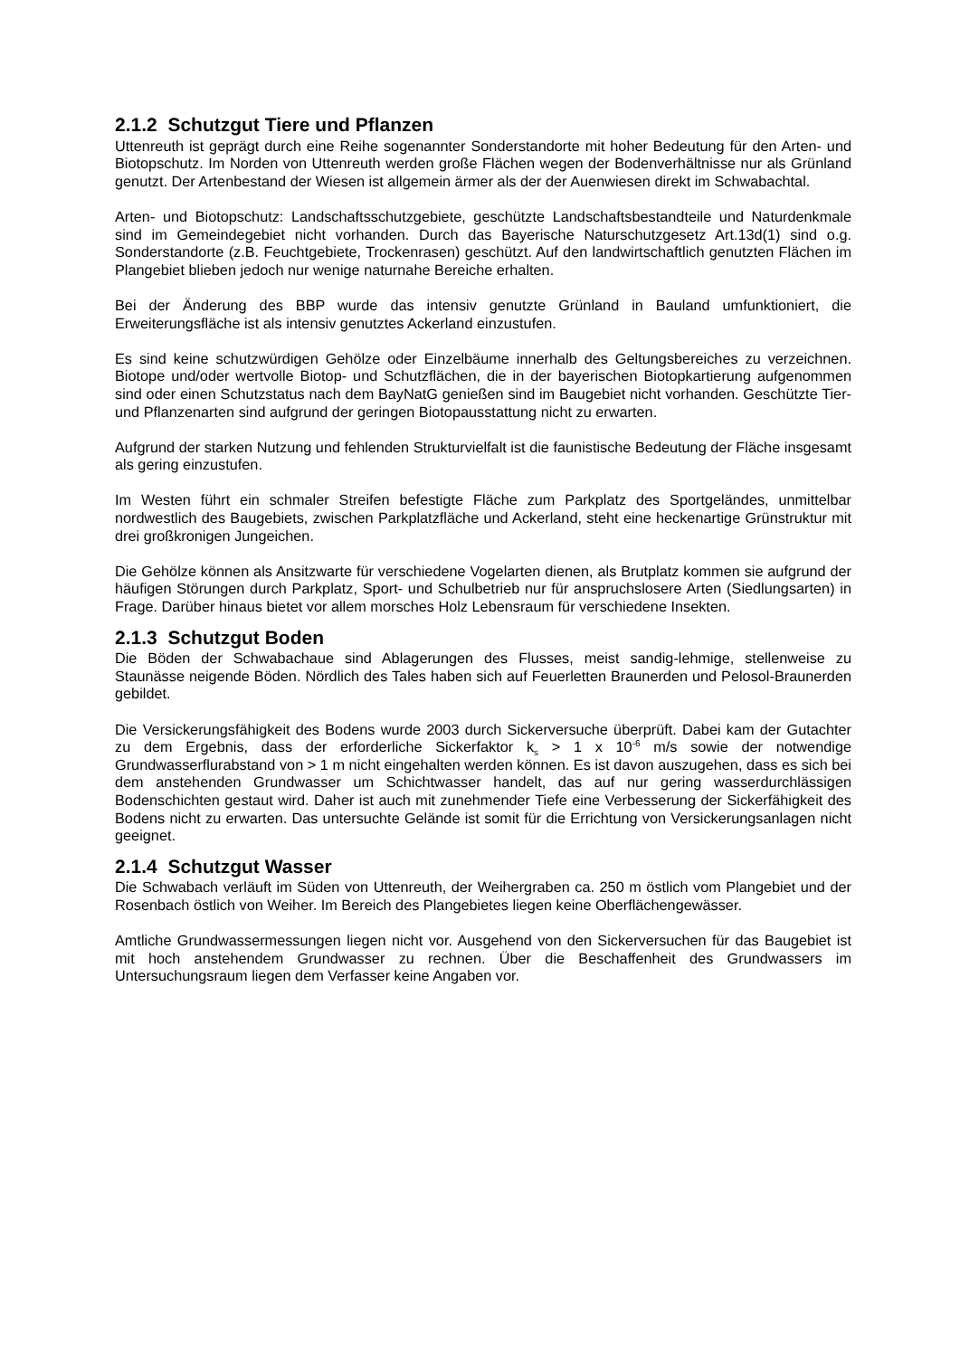2.1.2 Schutzgut Tiere und Pflanzen
Uttenreuth ist geprägt durch eine Reihe sogenannter Sonderstandorte mit hoher Bedeutung für den Arten- und Biotopschutz. Im Norden von Uttenreuth werden große Flächen wegen der Bodenverhältnisse nur als Grünland genutzt. Der Artenbestand der Wiesen ist allgemein ärmer als der der Auenwiesen direkt im Schwabachtal.
Arten- und Biotopschutz: Landschaftsschutzgebiete, geschützte Landschaftsbestandteile und Naturdenkmale sind im Gemeindegebiet nicht vorhanden. Durch das Bayerische Naturschutzgesetz Art.13d(1) sind o.g. Sonderstandorte (z.B. Feuchtgebiete, Trockenrasen) geschützt. Auf den landwirtschaftlich genutzten Flächen im Plangebiet blieben jedoch nur wenige naturnahe Bereiche erhalten.
Bei der Änderung des BBP wurde das intensiv genutzte Grünland in Bauland umfunktioniert, die Erweiterungsfläche ist als intensiv genutztes Ackerland einzustufen.
Es sind keine schutzwürdigen Gehölze oder Einzelbäume innerhalb des Geltungsbereiches zu verzeichnen. Biotope und/oder wertvolle Biotop- und Schutzflächen, die in der bayerischen Biotopkartierung aufgenommen sind oder einen Schutzstatus nach dem BayNatG genießen sind im Baugebiet nicht vorhanden. Geschützte Tier- und Pflanzenarten sind aufgrund der geringen Biotopausstattung nicht zu erwarten.
Aufgrund der starken Nutzung und fehlenden Strukturvielfalt ist die faunistische Bedeutung der Fläche insgesamt als gering einzustufen.
Im Westen führt ein schmaler Streifen befestigte Fläche zum Parkplatz des Sportgeländes, unmittelbar nordwestlich des Baugebiets, zwischen Parkplatzfläche und Ackerland, steht eine heckenartige Grünstruktur mit drei großkronigen Jungeichen.
Die Gehölze können als Ansitzwarte für verschiedene Vogelarten dienen, als Brutplatz kommen sie aufgrund der häufigen Störungen durch Parkplatz, Sport- und Schulbetrieb nur für anspruchslosere Arten (Siedlungsarten) in Frage. Darüber hinaus bietet vor allem morsches Holz Lebensraum für verschiedene Insekten.
2.1.3 Schutzgut Boden
Die Böden der Schwabachaue sind Ablagerungen des Flusses, meist sandig-lehmige, stellenweise zu Staunässe neigende Böden. Nördlich des Tales haben sich auf Feuerletten Braunerden und Pelosol-Braunerden gebildet.
Die Versickerungsfähigkeit des Bodens wurde 2003 durch Sickerversuche überprüft. Dabei kam der Gutachter zu dem Ergebnis, dass der erforderliche Sickerfaktor k<sub>s</sub> > 1 x 10<sup>-6</sup> m/s sowie der notwendige Grundwasserflurabstand von > 1 m nicht eingehalten werden können. Es ist davon auszugehen, dass es sich bei dem anstehenden Grundwasser um Schichtwasser handelt, das auf nur gering wasserdurchlässigen Bodenschichten gestaut wird. Daher ist auch mit zunehmender Tiefe eine Verbesserung der Sickerfähigkeit des Bodens nicht zu erwarten. Das untersuchte Gelände ist somit für die Errichtung von Versickerungsanlagen nicht geeignet.
2.1.4 Schutzgut Wasser
Die Schwabach verläuft im Süden von Uttenreuth, der Weihergraben ca. 250 m östlich vom Plangebiet und der Rosenbach östlich von Weiher. Im Bereich des Plangebietes liegen keine Oberflächengewässer.
Amtliche Grundwassermessungen liegen nicht vor. Ausgehend von den Sickerversuchen für das Baugebiet ist mit hoch anstehendem Grundwasser zu rechnen. Über die Beschaffenheit des Grundwassers im Untersuchungsraum liegen dem Verfasser keine Angaben vor.